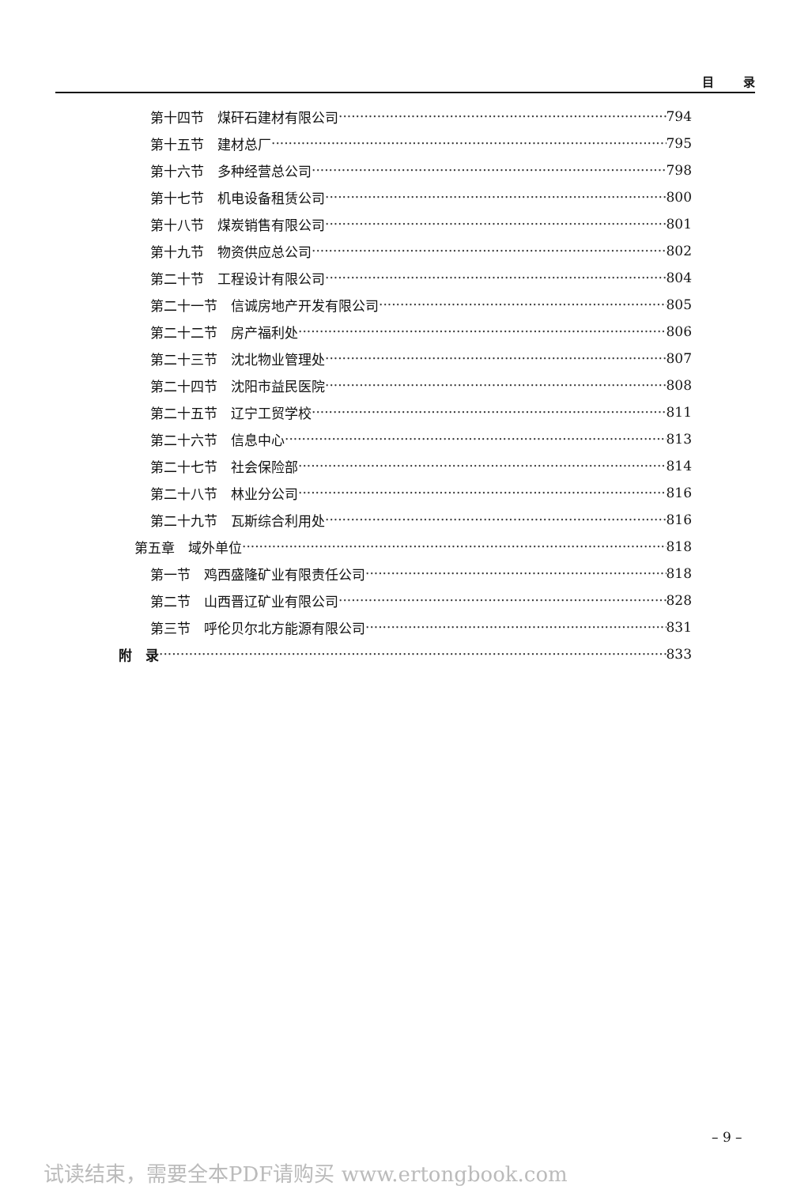目 录
第十四节　煤矸石建材有限公司 794
第十五节　建材总厂 795
第十六节　多种经营总公司 798
第十七节　机电设备租赁公司 800
第十八节　煤炭销售有限公司 801
第十九节　物资供应总公司 802
第二十节　工程设计有限公司 804
第二十一节　信诚房地产开发有限公司 805
第二十二节　房产福利处 806
第二十三节　沈北物业管理处 807
第二十四节　沈阳市益民医院 808
第二十五节　辽宁工贸学校 811
第二十六节　信息中心 813
第二十七节　社会保险部 814
第二十八节　林业分公司 816
第二十九节　瓦斯综合利用处 816
第五章　域外单位 818
第一节　鸡西盛隆矿业有限责任公司 818
第二节　山西晋辽矿业有限公司 828
第三节　呼伦贝尔北方能源有限公司 831
附　录 833
– 9 –
试读结束，需要全本PDF请购买 www.ertongbook.com